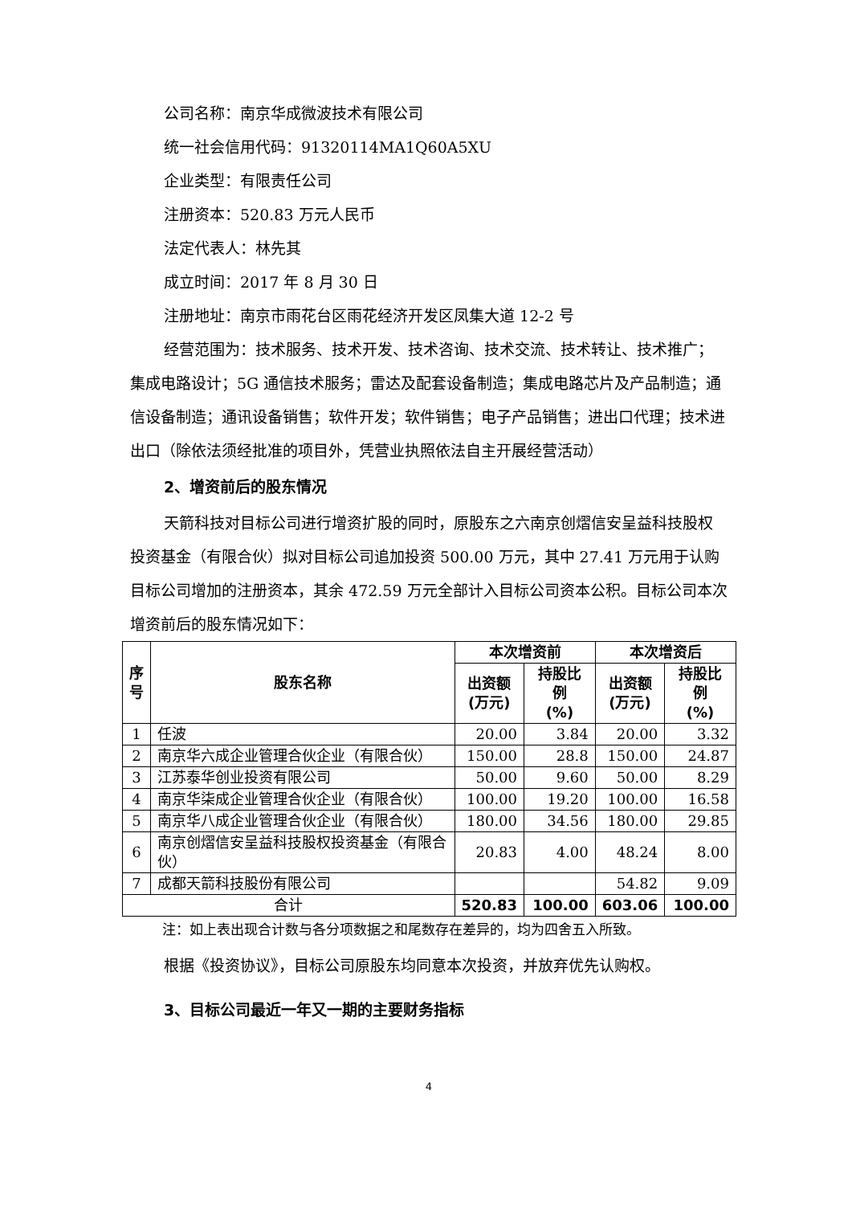公司名称：南京华成微波技术有限公司
统一社会信用代码：91320114MA1Q60A5XU
企业类型：有限责任公司
注册资本：520.83 万元人民币
法定代表人：林先其
成立时间：2017 年 8 月 30 日
注册地址：南京市雨花台区雨花经济开发区凤集大道 12-2 号
经营范围为：技术服务、技术开发、技术咨询、技术交流、技术转让、技术推广；集成电路设计；5G 通信技术服务；雷达及配套设备制造；集成电路芯片及产品制造；通信设备制造；通讯设备销售；软件开发；软件销售；电子产品销售；进出口代理；技术进出口（除依法须经批准的项目外，凭营业执照依法自主开展经营活动）
2、增资前后的股东情况
天箭科技对目标公司进行增资扩股的同时，原股东之六南京创熠信安呈益科技股权投资基金（有限合伙）拟对目标公司追加投资 500.00 万元，其中 27.41 万元用于认购目标公司增加的注册资本，其余 472.59 万元全部计入目标公司资本公积。目标公司本次增资前后的股东情况如下：
| 序 号 | 股东名称 | 本次增资前 | | 本次增资后 | |
| --- | --- | --- | --- | --- | --- |
| | | 出资额 (万元) | 持股比例 (%) | 出资额 (万元) | 持股比例 (%) |
| 1 | 任波 | 20.00 | 3.84 | 20.00 | 3.32 |
| 2 | 南京华六成企业管理合伙企业（有限合伙） | 150.00 | 28.8 | 150.00 | 24.87 |
| 3 | 江苏泰华创业投资有限公司 | 50.00 | 9.60 | 50.00 | 8.29 |
| 4 | 南京华柒成企业管理合伙企业（有限合伙） | 100.00 | 19.20 | 100.00 | 16.58 |
| 5 | 南京华八成企业管理合伙企业（有限合伙） | 180.00 | 34.56 | 180.00 | 29.85 |
| 6 | 南京创熠信安呈益科技股权投资基金（有限合伙） | 20.83 | 4.00 | 48.24 | 8.00 |
| 7 | 成都天箭科技股份有限公司 | | | 54.82 | 9.09 |
| 合计 | | 520.83 | 100.00 | 603.06 | 100.00 |
注：如上表出现合计数与各分项数据之和尾数存在差异的，均为四舍五入所致。
根据《投资协议》，目标公司原股东均同意本次投资，并放弃优先认购权。
3、目标公司最近一年又一期的主要财务指标
4